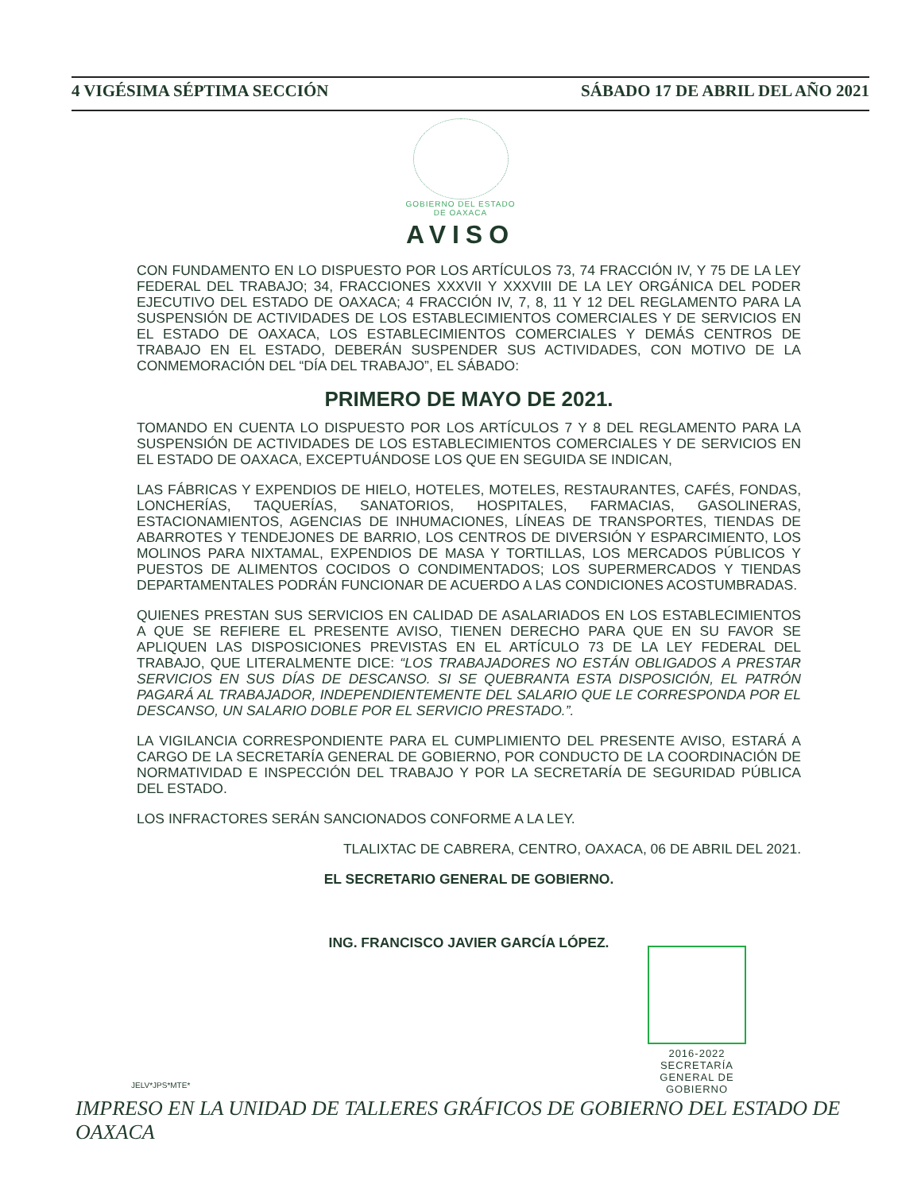4 VIGÉSIMA SÉPTIMA SECCIÓN SÁBADO 17 DE ABRIL DEL AÑO 2021
GOBIERNO DEL ESTADO
DE OAXACA
AVISO
CON FUNDAMENTO EN LO DISPUESTO POR LOS ARTÍCULOS 73, 74 FRACCIÓN IV, Y 75 DE LA LEY FEDERAL DEL TRABAJO; 34, FRACCIONES XXXVII Y XXXVIII DE LA LEY ORGÁNICA DEL PODER EJECUTIVO DEL ESTADO DE OAXACA; 4 FRACCIÓN IV, 7, 8, 11 Y 12 DEL REGLAMENTO PARA LA SUSPENSIÓN DE ACTIVIDADES DE LOS ESTABLECIMIENTOS COMERCIALES Y DE SERVICIOS EN EL ESTADO DE OAXACA, LOS ESTABLECIMIENTOS COMERCIALES Y DEMÁS CENTROS DE TRABAJO EN EL ESTADO, DEBERÁN SUSPENDER SUS ACTIVIDADES, CON MOTIVO DE LA CONMEMORACIÓN DEL “DÍA DEL TRABAJO”, EL SÁBADO:
PRIMERO DE MAYO DE 2021.
TOMANDO EN CUENTA LO DISPUESTO POR LOS ARTÍCULOS 7 Y 8 DEL REGLAMENTO PARA LA SUSPENSIÓN DE ACTIVIDADES DE LOS ESTABLECIMIENTOS COMERCIALES Y DE SERVICIOS EN EL ESTADO DE OAXACA, EXCEPTUÁNDOSE LOS QUE EN SEGUIDA SE INDICAN,
LAS FÁBRICAS Y EXPENDIOS DE HIELO, HOTELES, MOTELES, RESTAURANTES, CAFÉS, FONDAS, LONCHERÍAS, TAQUERÍAS, SANATORIOS, HOSPITALES, FARMACIAS, GASOLINERAS, ESTACIONAMIENTOS, AGENCIAS DE INHUMACIONES, LÍNEAS DE TRANSPORTES, TIENDAS DE ABARROTES Y TENDEJONES DE BARRIO, LOS CENTROS DE DIVERSIÓN Y ESPARCIMIENTO, LOS MOLINOS PARA NIXTAMAL, EXPENDIOS DE MASA Y TORTILLAS, LOS MERCADOS PÚBLICOS Y PUESTOS DE ALIMENTOS COCIDOS O CONDIMENTADOS; LOS SUPERMERCADOS Y TIENDAS DEPARTAMENTALES PODRÁN FUNCIONAR DE ACUERDO A LAS CONDICIONES ACOSTUMBRADAS.
QUIENES PRESTAN SUS SERVICIOS EN CALIDAD DE ASALARIADOS EN LOS ESTABLECIMIENTOS A QUE SE REFIERE EL PRESENTE AVISO, TIENEN DERECHO PARA QUE EN SU FAVOR SE APLIQUEN LAS DISPOSICIONES PREVISTAS EN EL ARTÍCULO 73 DE LA LEY FEDERAL DEL TRABAJO, QUE LITERALMENTE DICE: “LOS TRABAJADORES NO ESTÁN OBLIGADOS A PRESTAR SERVICIOS EN SUS DÍAS DE DESCANSO. SI SE QUEBRANTA ESTA DISPOSICIÓN, EL PATRÓN PAGARÁ AL TRABAJADOR, INDEPENDIENTEMENTE DEL SALARIO QUE LE CORRESPONDA POR EL DESCANSO, UN SALARIO DOBLE POR EL SERVICIO PRESTADO.”.
LA VIGILANCIA CORRESPONDIENTE PARA EL CUMPLIMIENTO DEL PRESENTE AVISO, ESTARÁ A CARGO DE LA SECRETARÍA GENERAL DE GOBIERNO, POR CONDUCTO DE LA COORDINACIÓN DE NORMATIVIDAD E INSPECCIÓN DEL TRABAJO Y POR LA SECRETARÍA DE SEGURIDAD PÚBLICA DEL ESTADO.
LOS INFRACTORES SERÁN SANCIONADOS CONFORME A LA LEY.
TLALIXTAC DE CABRERA, CENTRO, OAXACA, 06 DE ABRIL DEL 2021.
EL SECRETARIO GENERAL DE GOBIERNO.
ING. FRANCISCO JAVIER GARCÍA LÓPEZ.
2016-2022
SECRETARÍA
GENERAL DE
GOBIERNO
JELV*JPS*MTE*
IMPRESO EN LA UNIDAD DE TALLERES GRÁFICOS DE GOBIERNO DEL ESTADO DE OAXACA